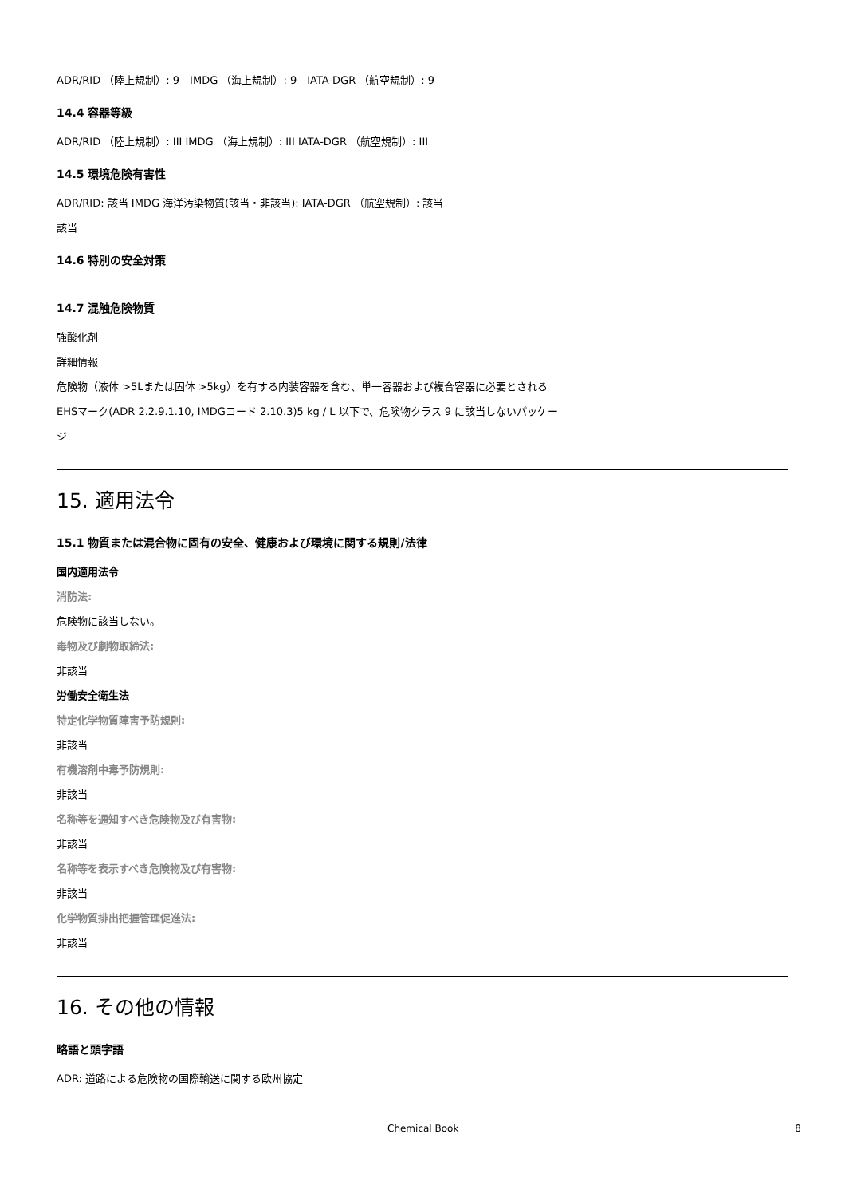ADR/RID （陸上規制）: 9　IMDG （海上規制）: 9　IATA-DGR （航空規制）: 9
14.4 容器等級
ADR/RID （陸上規制）: III IMDG （海上規制）: III IATA-DGR （航空規制）: III
14.5 環境危険有害性
ADR/RID: 該当 IMDG 海洋汚染物質(該当・非該当): IATA-DGR （航空規制）: 該当
該当
14.6 特別の安全対策
14.7 混触危険物質
強酸化剤
詳細情報
危険物（液体 >5Lまたは固体 >5kg）を有する内装容器を含む、単一容器および複合容器に必要とされる
EHSマーク(ADR 2.2.9.1.10, IMDGコード 2.10.3)5 kg / L 以下で、危険物クラス 9 に該当しないパッケー
ジ
15. 適用法令
15.1 物質または混合物に固有の安全、健康および環境に関する規則/法律
国内適用法令
消防法:
危険物に該当しない。
毒物及び劇物取締法:
非該当
労働安全衛生法
特定化学物質障害予防規則:
非該当
有機溶剤中毒予防規則:
非該当
名称等を通知すべき危険物及び有害物:
非該当
名称等を表示すべき危険物及び有害物:
非該当
化学物質排出把握管理促進法:
非該当
16. その他の情報
略語と頭字語
ADR: 道路による危険物の国際輸送に関する欧州協定
Chemical Book 8